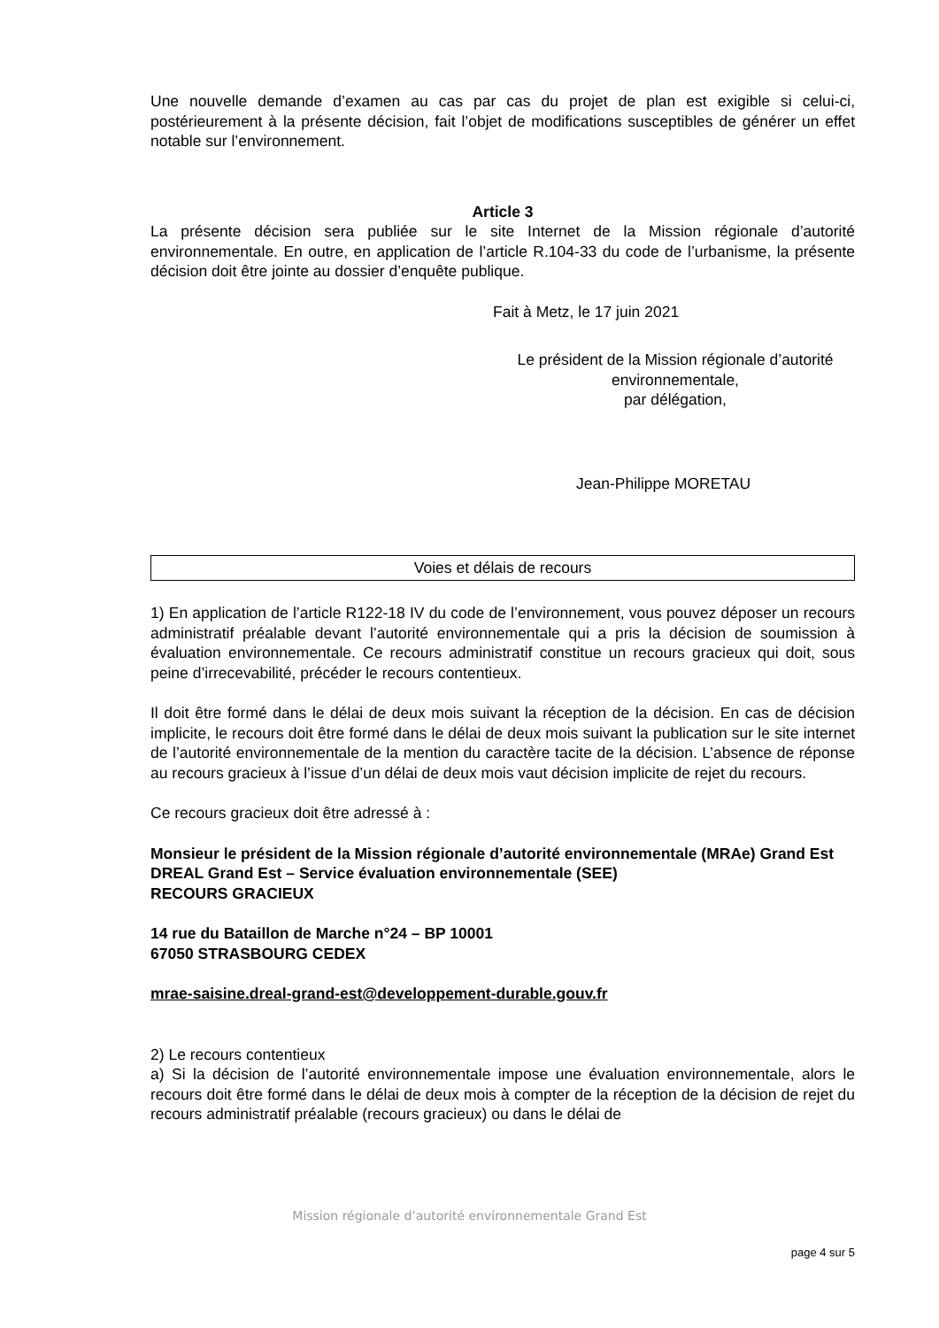Une nouvelle demande d’examen au cas par cas du projet de plan est exigible si celui-ci, postérieurement à la présente décision, fait l’objet de modifications susceptibles de générer un effet notable sur l’environnement.
Article 3
La présente décision sera publiée sur le site Internet de la Mission régionale d’autorité environnementale. En outre, en application de l’article R.104-33 du code de l’urbanisme, la présente décision doit être jointe au dossier d’enquête publique.
Fait à Metz, le 17 juin 2021
Le président de la Mission régionale d’autorité environnementale,
par délégation,
Jean-Philippe MORETAU
Voies et délais de recours
1) En application de l’article R122-18 IV du code de l’environnement, vous pouvez déposer un recours administratif préalable devant l’autorité environnementale qui a pris la décision de soumission à évaluation environnementale. Ce recours administratif constitue un recours gracieux qui doit, sous peine d’irrecevabilité, précéder le recours contentieux.
Il doit être formé dans le délai de deux mois suivant la réception de la décision. En cas de décision implicite, le recours doit être formé dans le délai de deux mois suivant la publication sur le site internet de l’autorité environnementale de la mention du caractère tacite de la décision. L’absence de réponse au recours gracieux à l’issue d’un délai de deux mois vaut décision implicite de rejet du recours.
Ce recours gracieux doit être adressé à :
Monsieur le président de la Mission régionale d’autorité environnementale (MRAe) Grand Est
DREAL Grand Est – Service évaluation environnementale (SEE)
RECOURS GRACIEUX
14 rue du Bataillon de Marche n°24 – BP 10001
67050 STRASBOURG CEDEX
mrae-saisine.dreal-grand-est@developpement-durable.gouv.fr
2) Le recours contentieux
a) Si la décision de l’autorité environnementale impose une évaluation environnementale, alors le recours doit être formé dans le délai de deux mois à compter de la réception de la décision de rejet du recours administratif préalable (recours gracieux) ou dans le délai de
Mission régionale d’autorité environnementale Grand Est
page 4 sur 5